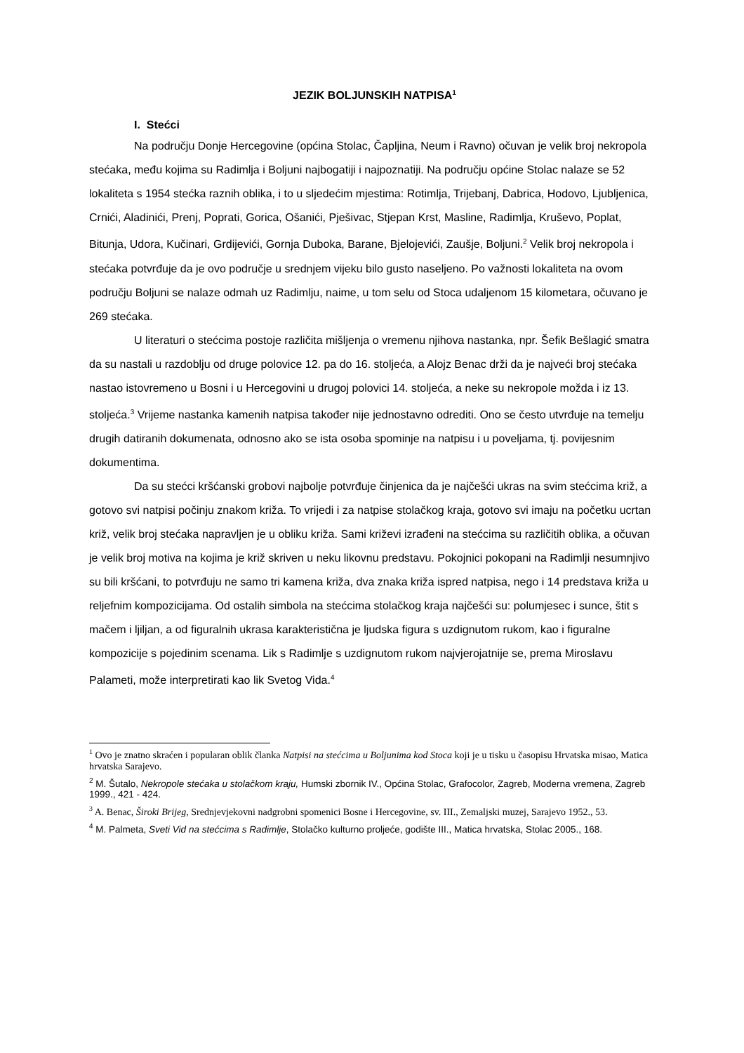JEZIK BOLJUNSKIH NATPISA<sup>1</sup>
I. Stećci
Na području Donje Hercegovine (općina Stolac, Čapljina, Neum i Ravno) očuvan je velik broj nekropola stećaka, među kojima su Radimlja i Boljuni najbogatiji i najpoznatiji. Na području općine Stolac nalaze se 52 lokaliteta s 1954 stećka raznih oblika, i to u sljedećim mjestima: Rotimlja, Trijebanj, Dabrica, Hodovo, Ljubljenica, Crnići, Aladinići, Prenj, Poprati, Gorica, Ošanići, Pješivac, Stjepan Krst, Masline, Radimlja, Kruševo, Poplat, Bitunja, Udora, Kučinari, Grdijevići, Gornja Duboka, Barane, Bjelojevići, Zaušje, Boljuni.<sup>2</sup> Velik broj nekropola i stećaka potvrđuje da je ovo područje u srednjem vijeku bilo gusto naseljeno. Po važnosti lokaliteta na ovom području Boljuni se nalaze odmah uz Radimlju, naime, u tom selu od Stoca udaljenom 15 kilometara, očuvano je 269 stećaka.
U literaturi o stećcima postoje različita mišljenja o vremenu njihova nastanka, npr. Šefik Bešlagić smatra da su nastali u razdoblju od druge polovice 12. pa do 16. stoljeća, a Alojz Benac drži da je najveći broj stećaka nastao istovremeno u Bosni i u Hercegovini u drugoj polovici 14. stoljeća, a neke su nekropole možda i iz 13. stoljeća.<sup>3</sup> Vrijeme nastanka kamenih natpisa također nije jednostavno odrediti. Ono se često utvrđuje na temelju drugih datiranih dokumenata, odnosno ako se ista osoba spominje na natpisu i u poveljama, tj. povijesnim dokumentima.
Da su stećci kršćanski grobovi najbolje potvrđuje činjenica da je najčešći ukras na svim stećcima križ, a gotovo svi natpisi počinju znakom križa. To vrijedi i za natpise stolačkog kraja, gotovo svi imaju na početku ucrtan križ, velik broj stećaka napravljen je u obliku križa. Sami križevi izrađeni na stećcima su različitih oblika, a očuvan je velik broj motiva na kojima je križ skriven u neku likovnu predstavu. Pokojnici pokopani na Radimlji nesumnjivo su bili kršćani, to potvrđuju ne samo tri kamena križa, dva znaka križa ispred natpisa, nego i 14 predstava križa u reljefnim kompozicijama. Od ostalih simbola na stećcima stolačkog kraja najčešći su: polumjesec i sunce, štit s mačem i ljiljan, a od figuralnih ukrasa karakteristična je ljudska figura s uzdignutom rukom, kao i figuralne kompozicije s pojedinim scenama. Lik s Radimlje s uzdignutom rukom najvjerojatnije se, prema Miroslavu Palameti, može interpretirati kao lik Svetog Vida.<sup>4</sup>
<sup>1</sup> Ovo je znatno skraćen i popularan oblik članka Natpisi na stećcima u Boljunima kod Stoca koji je u tisku u časopisu Hrvatska misao, Matica hrvatska Sarajevo.
<sup>2</sup> M. Šutalo, Nekropole stećaka u stolačkom kraju, Humski zbornik IV., Općina Stolac, Grafocolor, Zagreb, Moderna vremena, Zagreb 1999., 421 - 424.
<sup>3</sup> A. Benac, Široki Brijeg, Srednjevjekovni nadgrobni spomenici Bosne i Hercegovine, sv. III., Zemaljski muzej, Sarajevo 1952., 53.
<sup>4</sup> M. Palmeta, Sveti Vid na stećcima s Radimlje, Stolačko kulturno proljeće, godište III., Matica hrvatska, Stolac 2005., 168.